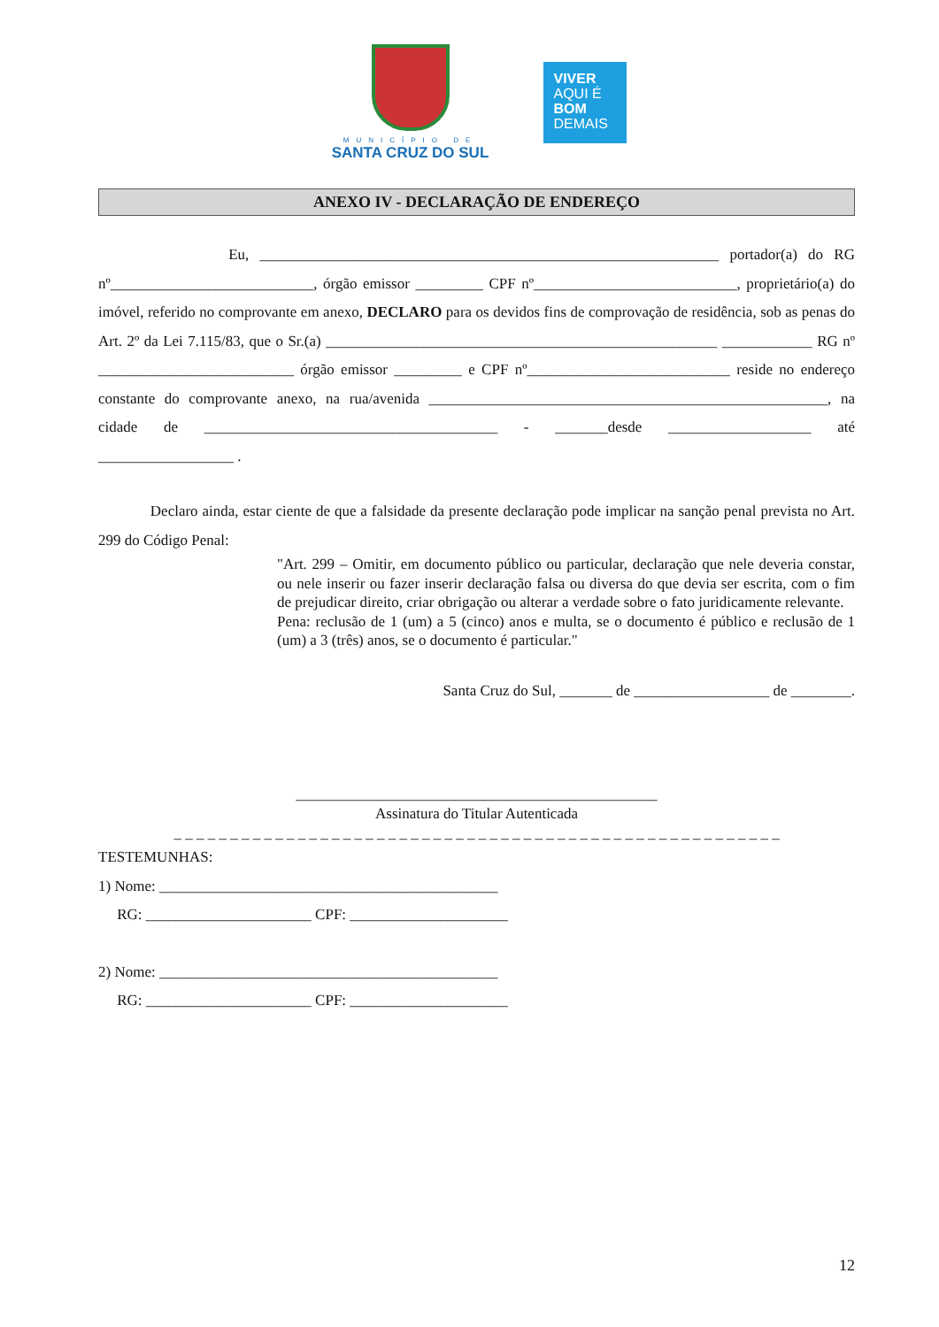MUNICÍPIO DE
SANTA CRUZ DO SUL
VIVER
AQUI É
BOM
DEMAIS
ANEXO IV - DECLARAÇÃO DE ENDEREÇO
Eu, _____________________________________________________________ portador(a) do RG nº___________________________, órgão emissor _________ CPF nº___________________________, proprietário(a) do imóvel, referido no comprovante em anexo, DECLARO para os devidos fins de comprovação de residência, sob as penas do Art. 2º da Lei 7.115/83, que o Sr.(a) ____________________________________________________ ____________ RG nº __________________________ órgão emissor _________ e CPF nº___________________________ reside no endereço constante do comprovante anexo, na rua/avenida _____________________________________________________, na cidade de _______________________________________ - _______desde ___________________ até __________________ .
Declaro ainda, estar ciente de que a falsidade da presente declaração pode implicar na sanção penal prevista no Art. 299 do Código Penal:
"Art. 299 – Omitir, em documento público ou particular, declaração que nele deveria constar, ou nele inserir ou fazer inserir declaração falsa ou diversa do que devia ser escrita, com o fim de prejudicar direito, criar obrigação ou alterar a verdade sobre o fato juridicamente relevante.
Pena: reclusão de 1 (um) a 5 (cinco) anos e multa, se o documento é público e reclusão de 1 (um) a 3 (três) anos, se o documento é particular."
Santa Cruz do Sul, _______ de __________________ de ________.
________________________________________________
Assinatura do Titular Autenticada
_ _ _ _ _ _ _ _ _ _ _ _ _ _ _ _ _ _ _ _ _ _ _ _ _ _ _ _ _ _ _ _ _ _ _ _ _ _ _ _ _ _ _ _ _ _ _ _ _ _ _ _ _ _
TESTEMUNHAS:
1) Nome: _____________________________________________
RG: ______________________ CPF: _____________________
2) Nome: _____________________________________________
RG: ______________________ CPF: _____________________
12